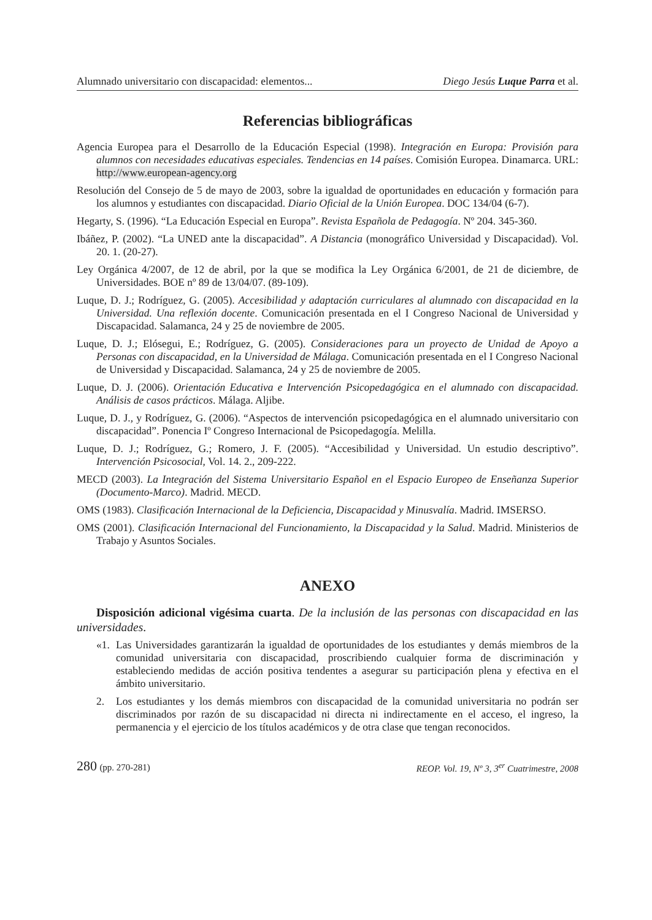Alumnado universitario con discapacidad: elementos... Diego Jesús Luque Parra et al.
Referencias bibliográficas
Agencia Europea para el Desarrollo de la Educación Especial (1998). Integración en Europa: Provisión para alumnos con necesidades educativas especiales. Tendencias en 14 países. Comisión Europea. Dinamarca. URL: http://www.european-agency.org
Resolución del Consejo de 5 de mayo de 2003, sobre la igualdad de oportunidades en educación y formación para los alumnos y estudiantes con discapacidad. Diario Oficial de la Unión Europea. DOC 134/04 (6-7).
Hegarty, S. (1996). “La Educación Especial en Europa”. Revista Española de Pedagogía. Nº 204. 345-360.
Ibáñez, P. (2002). “La UNED ante la discapacidad”. A Distancia (monográfico Universidad y Discapacidad). Vol. 20. 1. (20-27).
Ley Orgánica 4/2007, de 12 de abril, por la que se modifica la Ley Orgánica 6/2001, de 21 de diciembre, de Universidades. BOE nº 89 de 13/04/07. (89-109).
Luque, D. J.; Rodríguez, G. (2005). Accesibilidad y adaptación curriculares al alumnado con discapacidad en la Universidad. Una reflexión docente. Comunicación presentada en el I Congreso Nacional de Universidad y Discapacidad. Salamanca, 24 y 25 de noviembre de 2005.
Luque, D. J.; Elósegui, E.; Rodríguez, G. (2005). Consideraciones para un proyecto de Unidad de Apoyo a Personas con discapacidad, en la Universidad de Málaga. Comunicación presentada en el I Congreso Nacional de Universidad y Discapacidad. Salamanca, 24 y 25 de noviembre de 2005.
Luque, D. J. (2006). Orientación Educativa e Intervención Psicopedagógica en el alumnado con discapacidad. Análisis de casos prácticos. Málaga. Aljibe.
Luque, D. J., y Rodríguez, G. (2006). “Aspectos de intervención psicopedagógica en el alumnado universitario con discapacidad”. Ponencia Iº Congreso Internacional de Psicopedagogía. Melilla.
Luque, D. J.; Rodríguez, G.; Romero, J. F. (2005). “Accesibilidad y Universidad. Un estudio descriptivo”. Intervención Psicosocial, Vol. 14. 2., 209-222.
MECD (2003). La Integración del Sistema Universitario Español en el Espacio Europeo de Enseñanza Superior (Documento-Marco). Madrid. MECD.
OMS (1983). Clasificación Internacional de la Deficiencia, Discapacidad y Minusvalía. Madrid. IMSERSO.
OMS (2001). Clasificación Internacional del Funcionamiento, la Discapacidad y la Salud. Madrid. Ministerios de Trabajo y Asuntos Sociales.
ANEXO
Disposición adicional vigésima cuarta. De la inclusión de las personas con discapacidad en las universidades.
«1. Las Universidades garantizarán la igualdad de oportunidades de los estudiantes y demás miembros de la comunidad universitaria con discapacidad, proscribiendo cualquier forma de discriminación y estableciendo medidas de acción positiva tendentes a asegurar su participación plena y efectiva en el ámbito universitario.
2. Los estudiantes y los demás miembros con discapacidad de la comunidad universitaria no podrán ser discriminados por razón de su discapacidad ni directa ni indirectamente en el acceso, el ingreso, la permanencia y el ejercicio de los títulos académicos y de otra clase que tengan reconocidos.
280 (pp. 270-281) REOP. Vol. 19, Nº 3, 3<sup>er</sup> Cuatrimestre, 2008